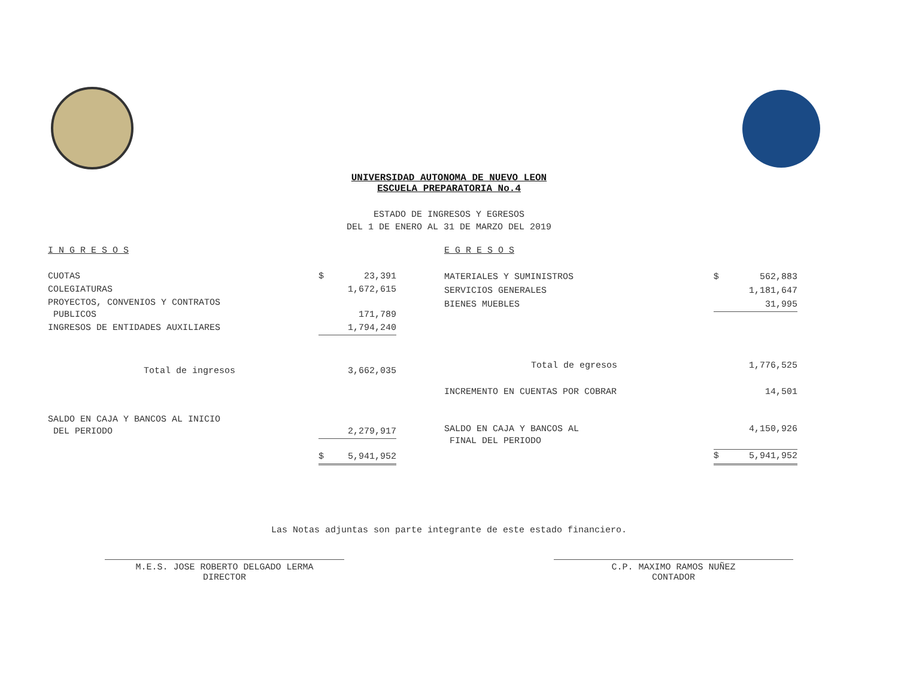UNIVERSIDAD AUTONOMA DE NUEVO LEON
ESCUELA PREPARATORIA No.4
ESTADO DE INGRESOS Y EGRESOS
DEL 1 DE ENERO AL 31 DE MARZO DEL 2019
| I N G R E S O S | | |
| CUOTAS | $ | 23,391 |
| COLEGIATURAS | | 1,672,615 |
| PROYECTOS, CONVENIOS Y CONTRATOS PUBLICOS | | 171,789 |
| INGRESOS DE ENTIDADES AUXILIARES | | 1,794,240 |
| Total de ingresos | | 3,662,035 |
| SALDO EN CAJA Y BANCOS AL INICIO DEL PERIODO | | 2,279,917 |
| | $ | 5,941,952 |
| E G R E S O S | | |
| MATERIALES Y SUMINISTROS | $ | 562,883 |
| SERVICIOS GENERALES | | 1,181,647 |
| BIENES MUEBLES | | 31,995 |
| Total de egresos | | 1,776,525 |
| INCREMENTO EN CUENTAS POR COBRAR | | 14,501 |
| SALDO EN CAJA Y BANCOS AL FINAL DEL PERIODO | | 4,150,926 |
| | $ | 5,941,952 |
Las Notas adjuntas son parte integrante de este estado financiero.
M.E.S. JOSE ROBERTO DELGADO LERMA
DIRECTOR
C.P. MAXIMO RAMOS NUÑEZ
CONTADOR